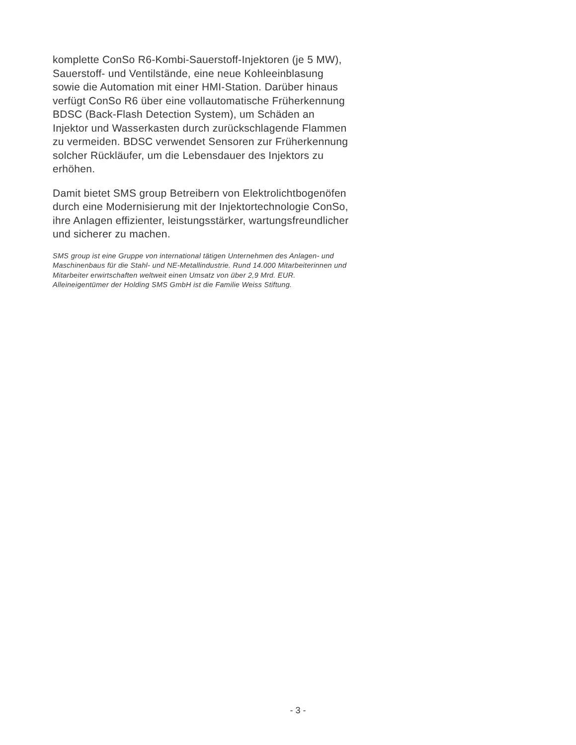komplette ConSo R6-Kombi-Sauerstoff-Injektoren (je 5 MW), Sauerstoff- und Ventilstände, eine neue Kohleeinblasung sowie die Automation mit einer HMI-Station. Darüber hinaus verfügt ConSo R6 über eine vollautomatische Früherkennung BDSC (Back-Flash Detection System), um Schäden an Injektor und Wasserkasten durch zurückschlagende Flammen zu vermeiden. BDSC verwendet Sensoren zur Früherkennung solcher Rückläufer, um die Lebensdauer des Injektors zu erhöhen.
Damit bietet SMS group Betreibern von Elektrolichtbogenöfen durch eine Modernisierung mit der Injektortechnologie ConSo, ihre Anlagen effizienter, leistungsstärker, wartungsfreundlicher und sicherer zu machen.
SMS group ist eine Gruppe von international tätigen Unternehmen des Anlagen- und Maschinenbaus für die Stahl- und NE-Metallindustrie. Rund 14.000 Mitarbeiterinnen und Mitarbeiter erwirtschaften weltweit einen Umsatz von über 2,9 Mrd. EUR. Alleineigentümer der Holding SMS GmbH ist die Familie Weiss Stiftung.
- 3 -